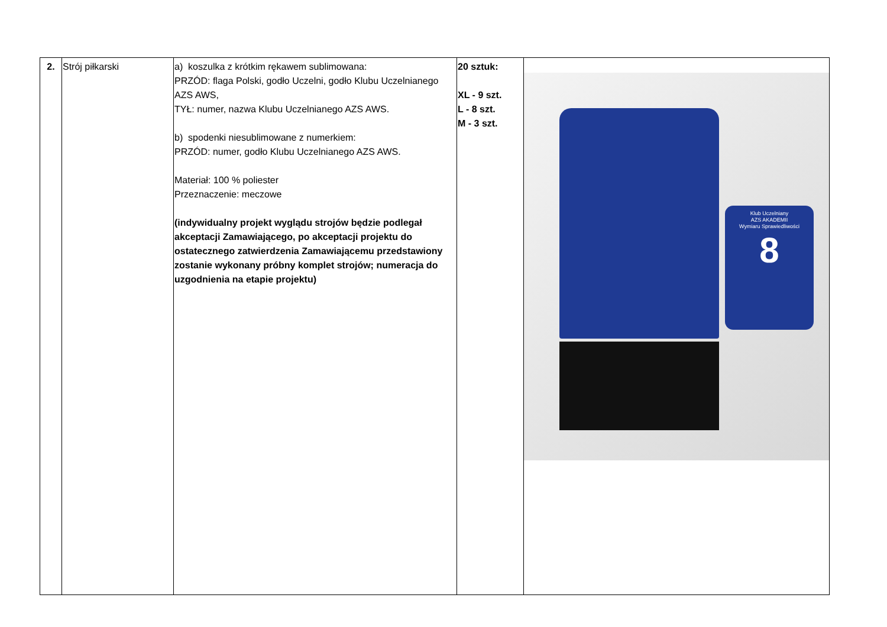| 2. | Strój piłkarski | a) koszulka z krótkim rękawem sublimowana: PRZÓD: flaga Polski, godło Uczelni, godło Klubu Uczelnianego AZS AWS, TYŁ: numer, nazwa Klubu Uczelnianego AZS AWS. b) spodenki niesublimowane z numerkiem: PRZÓD: numer, godło Klubu Uczelnianego AZS AWS. Materiał: 100 % poliester Przeznaczenie: meczowe (indywidualny projekt wyglądu strojów będzie podlegał akceptacji Zamawiającego, po akceptacji projektu do ostatecznego zatwierdzenia Zamawiającemu przedstawiony zostanie wykonany próbny komplet strojów; numeracja do uzgodnienia na etapie projektu) | 20 sztuk: XL - 9 szt. L - 8 szt. M - 3 szt. | Klub Uczelniany AZS AKADEMII Wymiaru Sprawiedliwości 8 |